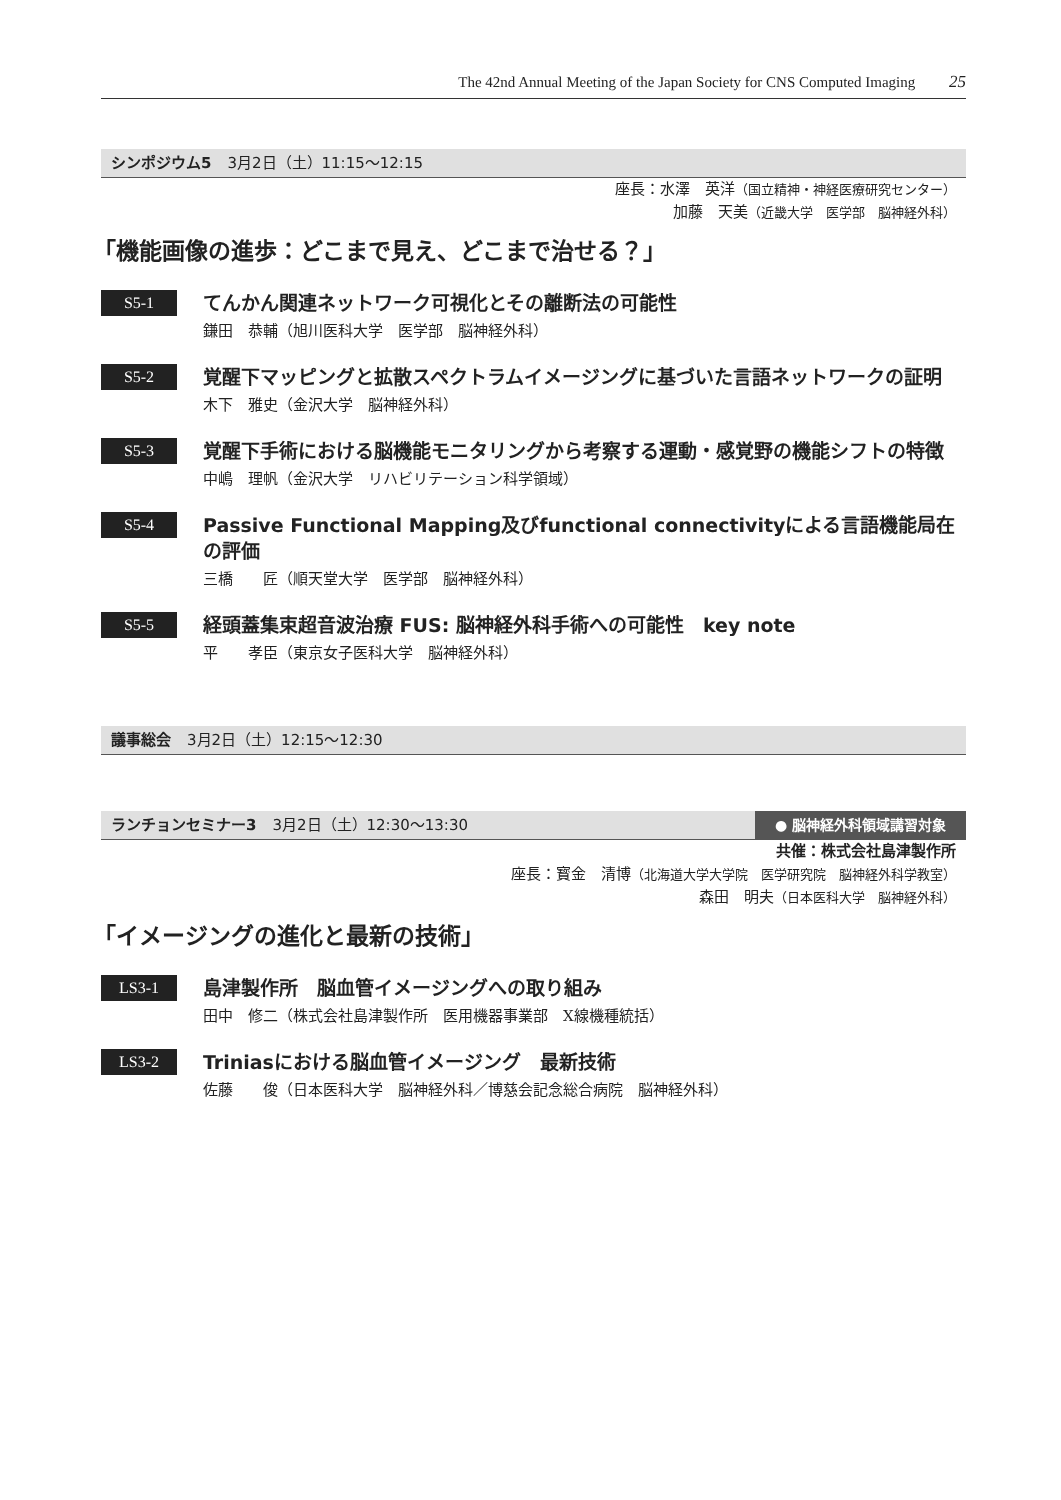The 42nd Annual Meeting of the Japan Society for CNS Computed Imaging 25
シンポジウム5 3月2日（土）11:15〜12:15
座長：水澤　英洋（国立精神・神経医療研究センター）
加藤　天美（近畿大学　医学部　脳神経外科）
「機能画像の進歩：どこまで見え、どこまで治せる？」
S5-1
てんかん関連ネットワーク可視化とその離断法の可能性
鎌田　恭輔（旭川医科大学　医学部　脳神経外科）
S5-2
覚醒下マッピングと拡散スペクトラムイメージングに基づいた言語ネットワークの証明
木下　雅史（金沢大学　脳神経外科）
S5-3
覚醒下手術における脳機能モニタリングから考察する運動・感覚野の機能シフトの特徴
中嶋　理帆（金沢大学　リハビリテーション科学領域）
S5-4
Passive Functional Mapping及びfunctional connectivityによる言語機能局在の評価
三橋　　匠（順天堂大学　医学部　脳神経外科）
S5-5
経頭蓋集束超音波治療 FUS: 脳神経外科手術への可能性　key note
平　　孝臣（東京女子医科大学　脳神経外科）
議事総会 3月2日（土）12:15〜12:30
ランチョンセミナー3 3月2日（土）12:30〜13:30 ● 脳神経外科領域講習対象
共催：株式会社島津製作所
座長：寳金　清博（北海道大学大学院　医学研究院　脳神経外科学教室）
森田　明夫（日本医科大学　脳神経外科）
「イメージングの進化と最新の技術」
LS3-1
島津製作所　脳血管イメージングへの取り組み
田中　修二（株式会社島津製作所　医用機器事業部　X線機種統括）
LS3-2
Triniasにおける脳血管イメージング　最新技術
佐藤　　俊（日本医科大学　脳神経外科／博慈会記念総合病院　脳神経外科）